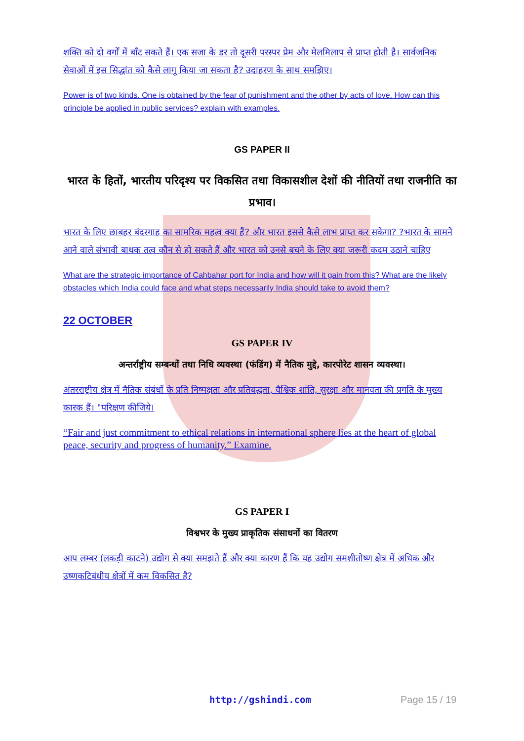शक्ति को दो वर्गों में बाँट सकते हैं। एक सजा के डर तो दूसरी परस्पर प्रेम और मेलमिलाप से प्राप्त होती है। सार्वजनिक सेवाओं में इस सिद्धांत को कैसे लागू किया जा सकता है? उदाहरण के साथ समझिए।
Power is of two kinds. One is obtained by the fear of punishment and the other by acts of love. How can this principle be applied in public services? explain with examples.
GS PAPER II
भारत के हितों, भारतीय परिदृश्य पर विकसित तथा विकासशील देशों की नीतियों तथा राजनीति का प्रभाव।
भारत के लिए छाबहर बंदरगाह का सामरिक महत्व क्या हैं? और भारत इससे कैसे लाभ प्राप्त कर सकेगा? ?भारत के सामने आने वाले संभावी बाधक तत्व कौन से हो सकते हैं और भारत को उनसे बचने के लिए क्या जरूरी कदम उठाने चाहिए
What are the strategic importance of Cahbahar port for India and how will it gain from this? What are the likely obstacles which India could face and what steps necessarily India should take to avoid them?
22 OCTOBER
GS PAPER IV
अन्तर्राष्ट्रीय सम्बन्धों तथा निधि व्यवस्था (फंडिंग) में नैतिक मुद्दे, कारपोरेट शासन व्यवस्था।
अंतरराष्ट्रीय क्षेत्र में नैतिक संबंधों के प्रति निष्पक्षता और प्रतिबद्धता, वैश्विक शांति, सुरक्षा और मानवता की प्रगति के मुख्य कारक हैं। "परिक्षण कीजिये।
“Fair and just commitment to ethical relations in international sphere lies at the heart of global peace, security and progress of humanity.” Examine.
GS PAPER I
विश्वभर के मुख्य प्राकृतिक संसाधनों का वितरण
आप लम्बर (लकड़ी काटने) उद्योग से क्या समझते हैं और क्या कारण हैं कि यह उद्योग समशीतोष्ण क्षेत्र में अधिक और उष्णकटिबंधीय क्षेत्रों में कम विकसित है?
http://gshindi.com Page 15 / 19